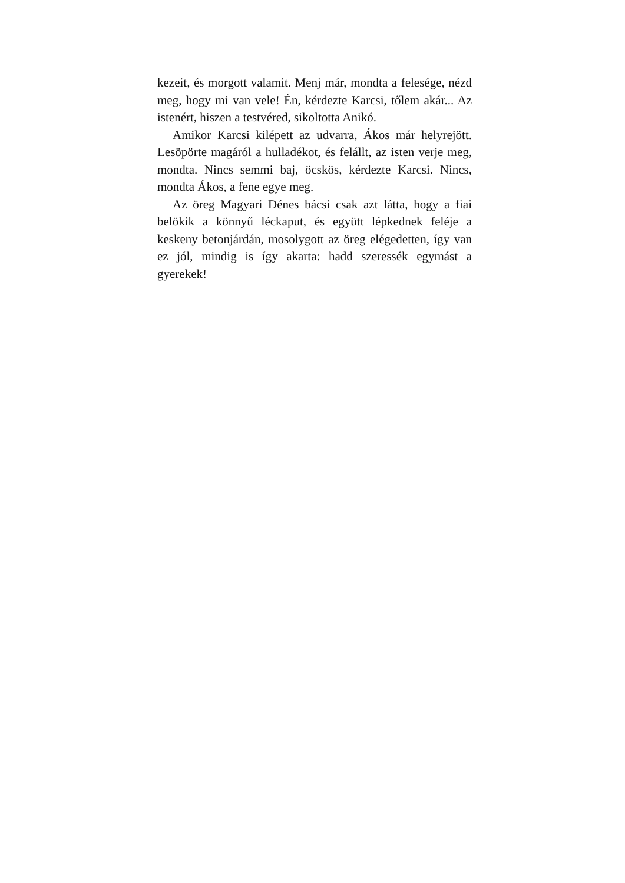kezeit, és morgott valamit. Menj már, mondta a felesége, nézd meg, hogy mi van vele! Én, kér­dezte Karcsi, tőlem akár... Az istenért, hiszen a testvéred, sikoltotta Anikó.
Amikor Karcsi kilépett az udvarra, Ákos már helyrejött. Lesöpörte magáról a hulladékot, és fel­állt, az isten verje meg, mondta. Nincs semmi baj, öcskös, kérdezte Karcsi. Nincs, mondta Ákos, a fene egye meg.
Az öreg Magyari Dénes bácsi csak azt látta, hogy a fiai belökik a könnyű léckaput, és együtt lépkednek feléje a keskeny betonjárdán, mosoly­gott az öreg elégedetten, így van ez jól, mindig is így akarta: hadd szeressék egymást a gyerekek!